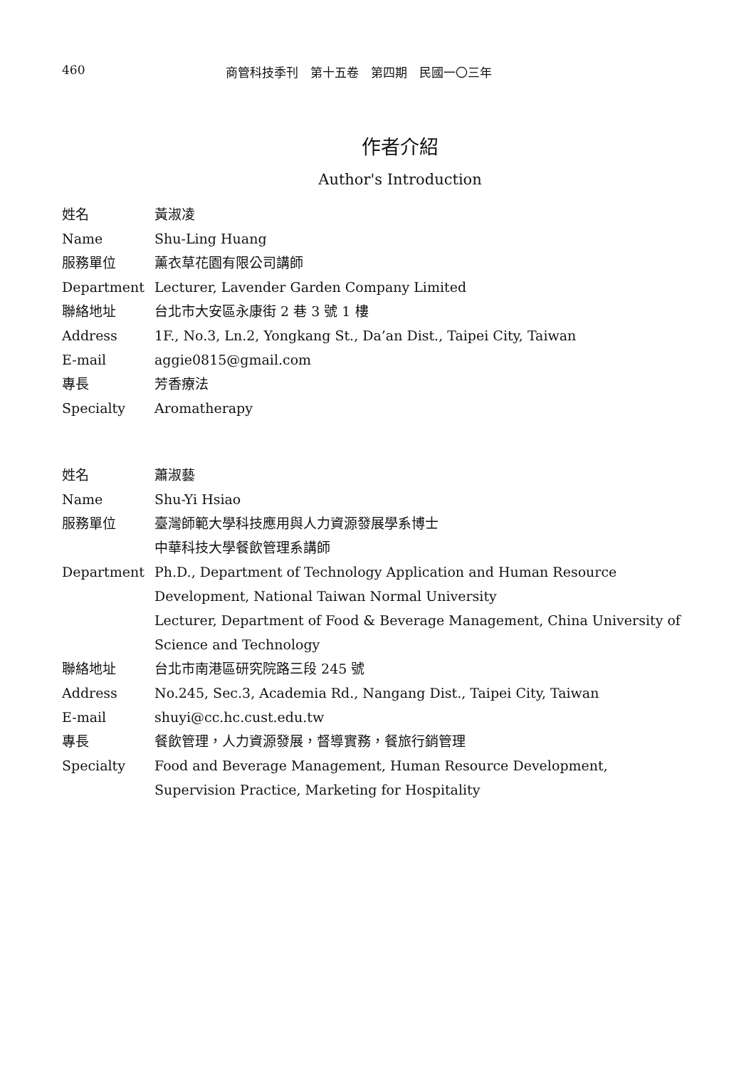460 商管科技季刊　第十五卷　第四期　民國一〇三年
作者介紹
Author's Introduction
姓名 黃淑凌
Name Shu-Ling Huang
服務單位 薰衣草花園有限公司講師
Department Lecturer, Lavender Garden Company Limited
聯絡地址 台北市大安區永康街 2 巷 3 號 1 樓
Address 1F., No.3, Ln.2, Yongkang St., Da’an Dist., Taipei City, Taiwan
E-mail aggie0815@gmail.com
專長 芳香療法
Specialty Aromatherapy
姓名 蕭淑藝
Name Shu-Yi Hsiao
服務單位 臺灣師範大學科技應用與人力資源發展學系博士
中華科技大學餐飲管理系講師
Department Ph.D., Department of Technology Application and Human Resource Development, National Taiwan Normal University
Lecturer, Department of Food & Beverage Management, China University of Science and Technology
聯絡地址 台北市南港區研究院路三段 245 號
Address No.245, Sec.3, Academia Rd., Nangang Dist., Taipei City, Taiwan
E-mail shuyi@cc.hc.cust.edu.tw
專長 餐飲管理，人力資源發展，督導實務，餐旅行銷管理
Specialty Food and Beverage Management, Human Resource Development, Supervision Practice, Marketing for Hospitality